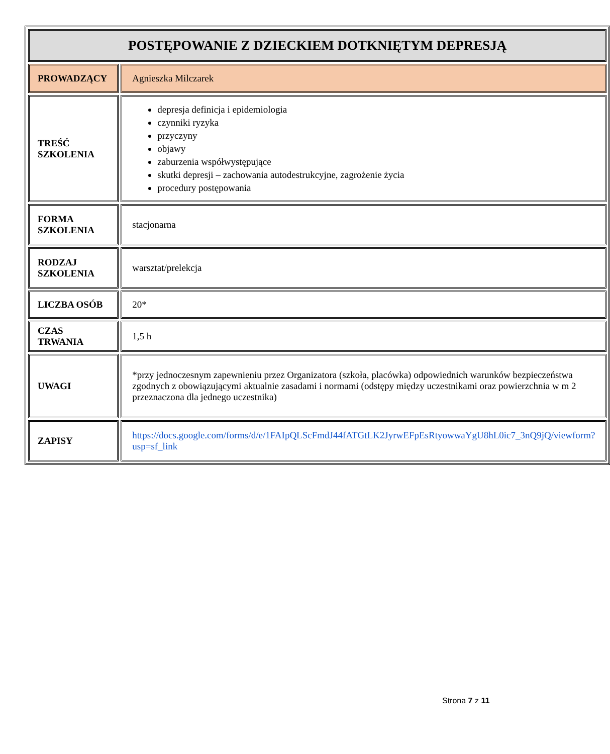| POSTĘPOWANIE Z DZIECKIEM DOTKNIĘTYM DEPRESJĄ | |
| PROWADZĄCY | Agnieszka Milczarek |
| TREŚĆ SZKOLENIA | depresja definicja i epidemiologia czynniki ryzyka przyczyny objawy zaburzenia współwystępujące skutki depresji – zachowania autodestrukcyjne, zagrożenie życia procedury postępowania |
| FORMA SZKOLENIA | stacjonarna |
| RODZAJ SZKOLENIA | warsztat/prelekcja |
| LICZBA OSÓB | 20* |
| CZAS TRWANIA | 1,5 h |
| UWAGI | *przy jednoczesnym zapewnieniu przez Organizatora (szkoła, placówka) odpowiednich warunków bezpieczeństwa zgodnych z obowiązującymi aktualnie zasadami i normami (odstępy między uczestnikami oraz powierzchnia w m 2 przeznaczona dla jednego uczestnika) |
| ZAPISY | https://docs.google.com/forms/d/e/1FAIpQLScFmdJ44fATGtLK2JyrwEFpEsRtyowwaYgU8hL0ic7_3nQ9jQ/viewform?usp=sf_link |
Strona 7 z 11